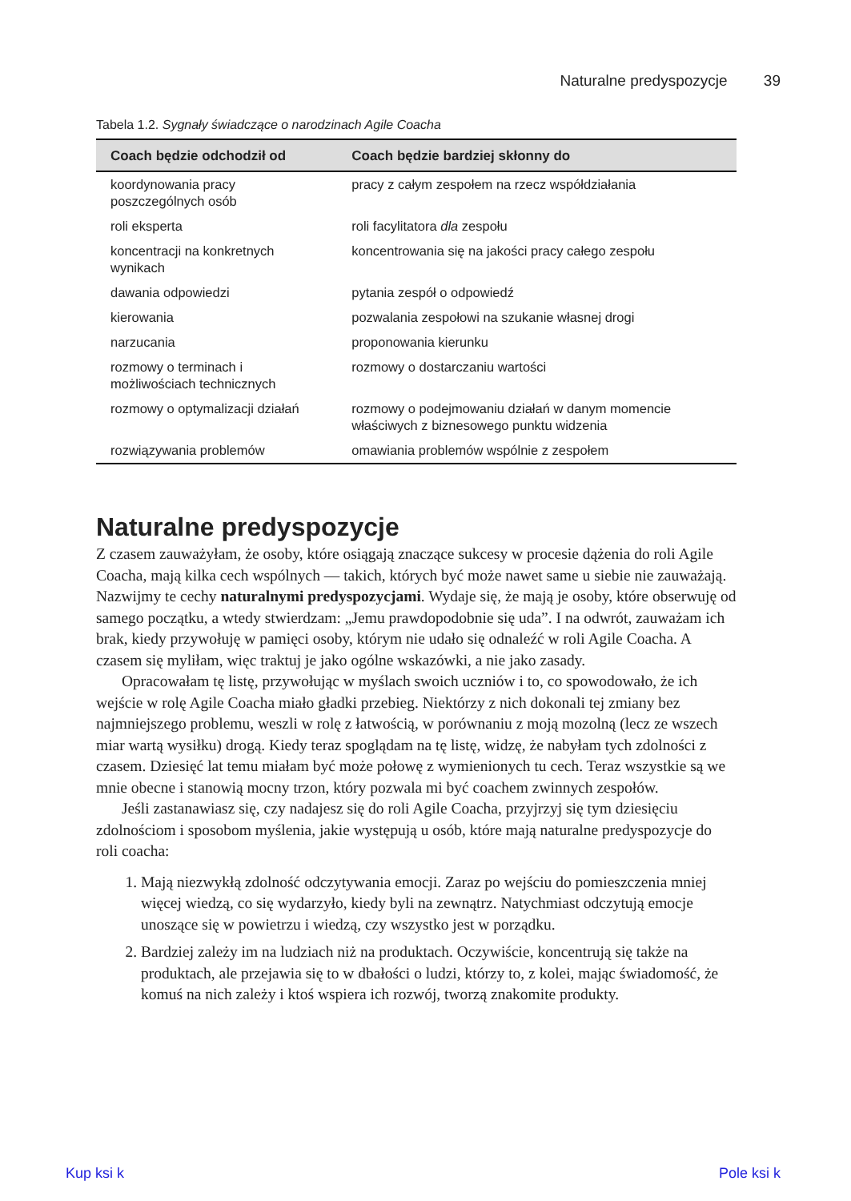Naturalne predyspozycje 39
Tabela 1.2. Sygnały świadczące o narodzinach Agile Coacha
| Coach będzie odchodził od | Coach będzie bardziej skłonny do |
| --- | --- |
| koordynowania pracy poszczególnych osób | pracy z całym zespołem na rzecz współdziałania |
| roli eksperta | roli facylitatora dla zespołu |
| koncentracji na konkretnych wynikach | koncentrowania się na jakości pracy całego zespołu |
| dawania odpowiedzi | pytania zespół o odpowiedź |
| kierowania | pozwalania zespołowi na szukanie własnej drogi |
| narzucania | proponowania kierunku |
| rozmowy o terminach i możliwościach technicznych | rozmowy o dostarczaniu wartości |
| rozmowy o optymalizacji działań | rozmowy o podejmowaniu działań w danym momencie właściwych z biznesowego punktu widzenia |
| rozwiązywania problemów | omawiania problemów wspólnie z zespołem |
Naturalne predyspozycje
Z czasem zauważyłam, że osoby, które osiągają znaczące sukcesy w procesie dążenia do roli Agile Coacha, mają kilka cech wspólnych — takich, których być może nawet same u siebie nie zauważają. Nazwijmy te cechy naturalnymi predyspozycjami. Wydaje się, że mają je osoby, które obserwuję od samego początku, a wtedy stwierdzam: „Jemu prawdopodobnie się uda”. I na odwrót, zauważam ich brak, kiedy przywołuję w pamięci osoby, którym nie udało się odnaleźć w roli Agile Coacha. A czasem się myliłam, więc traktuj je jako ogólne wskazówki, a nie jako zasady.
Opracowałam tę listę, przywołując w myślach swoich uczniów i to, co spowodowało, że ich wejście w rolę Agile Coacha miało gładki przebieg. Niektórzy z nich dokonali tej zmiany bez najmniejszego problemu, weszli w rolę z łatwością, w porównaniu z moją mozolną (lecz ze wszech miar wartą wysiłku) drogą. Kiedy teraz spoglądam na tę listę, widzę, że nabyłam tych zdolności z czasem. Dziesięć lat temu miałam być może połowę z wymienionych tu cech. Teraz wszystkie są we mnie obecne i stanowią mocny trzon, który pozwala mi być coachem zwinnych zespołów.
Jeśli zastanawiasz się, czy nadajesz się do roli Agile Coacha, przyjrzyj się tym dziesięciu zdolnościom i sposobom myślenia, jakie występują u osób, które mają naturalne predyspozycje do roli coacha:
1. Mają niezwykłą zdolność odczytywania emocji. Zaraz po wejściu do pomieszczenia mniej więcej wiedzą, co się wydarzyło, kiedy byli na zewnątrz. Natychmiast odczytują emocje unoszące się w powietrzu i wiedzą, czy wszystko jest w porządku.
2. Bardziej zależy im na ludziach niż na produktach. Oczywiście, koncentrują się także na produktach, ale przejawia się to w dbałości o ludzi, którzy to, z kolei, mając świadomość, że komuś na nich zależy i ktoś wspiera ich rozwój, tworzą znakomite produkty.
Kup ksi k Pole ksi k